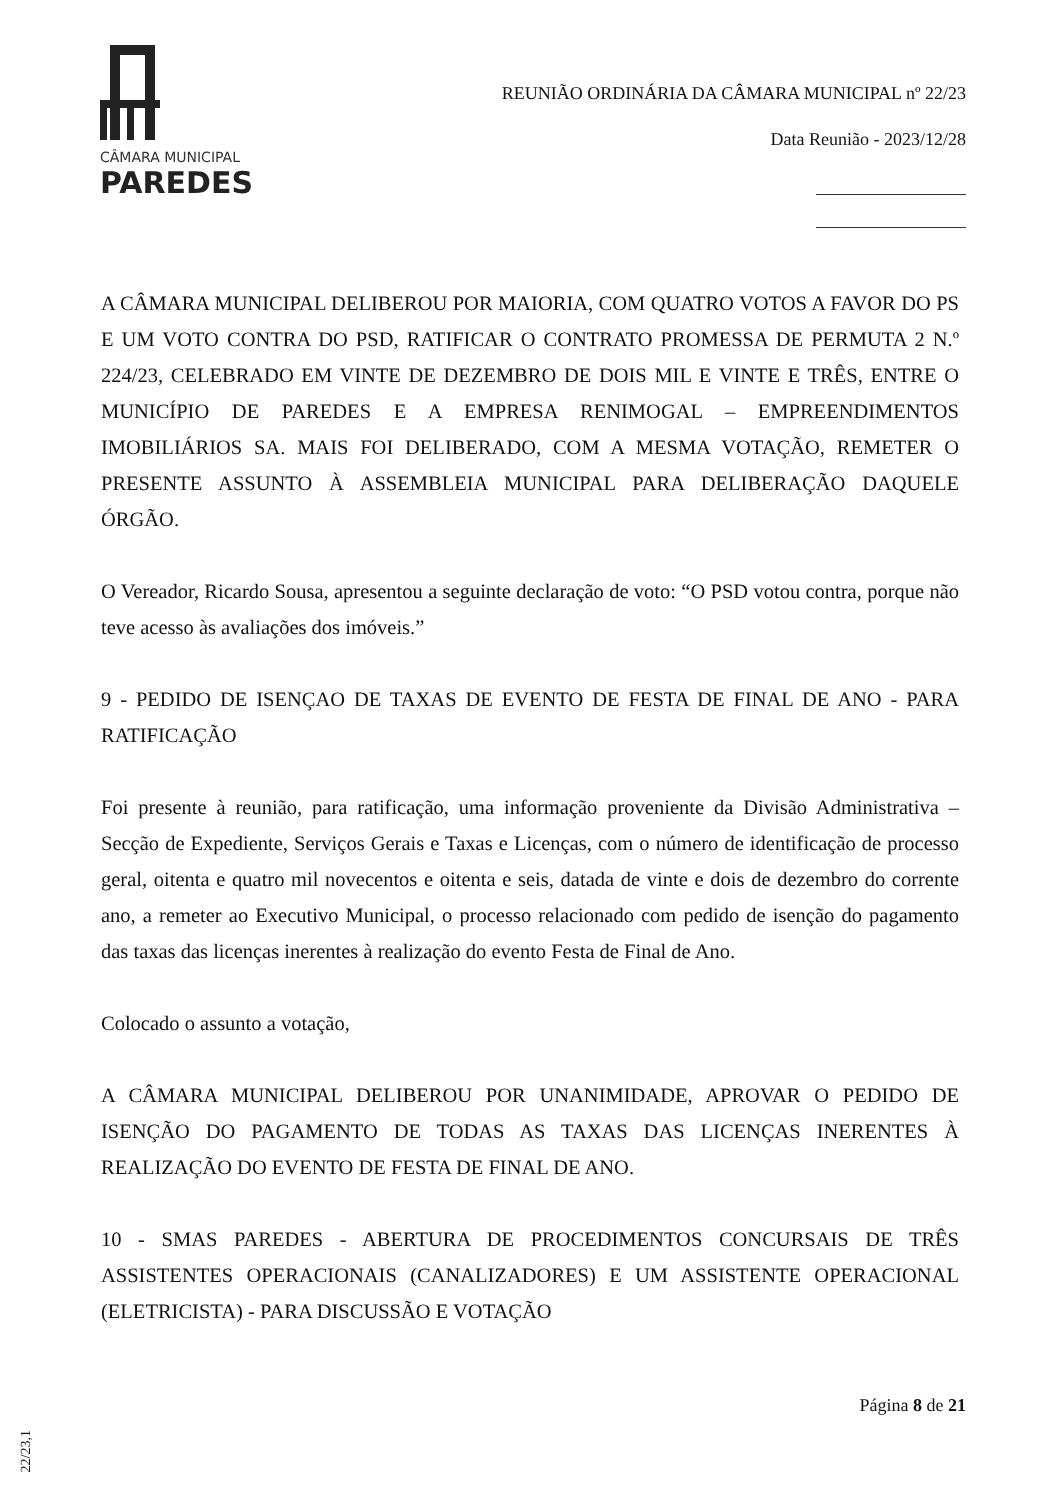CÂMARA MUNICIPAL
PAREDES
REUNIÃO ORDINÁRIA DA CÂMARA MUNICIPAL nº 22/23
Data Reunião - 2023/12/28
A CÂMARA MUNICIPAL DELIBEROU POR MAIORIA, COM QUATRO VOTOS A FAVOR DO PS E UM VOTO CONTRA DO PSD, RATIFICAR O CONTRATO PROMESSA DE PERMUTA 2 N.º 224/23, CELEBRADO EM VINTE DE DEZEMBRO DE DOIS MIL E VINTE E TRÊS, ENTRE O MUNICÍPIO DE PAREDES E A EMPRESA RENIMOGAL – EMPREENDIMENTOS IMOBILIÁRIOS SA. MAIS FOI DELIBERADO, COM A MESMA VOTAÇÃO, REMETER O PRESENTE ASSUNTO À ASSEMBLEIA MUNICIPAL PARA DELIBERAÇÃO DAQUELE ÓRGÃO.
O Vereador, Ricardo Sousa, apresentou a seguinte declaração de voto: “O PSD votou contra, porque não teve acesso às avaliações dos imóveis.”
9 - PEDIDO DE ISENÇAO DE TAXAS DE EVENTO DE FESTA DE FINAL DE ANO - PARA RATIFICAÇÃO
Foi presente à reunião, para ratificação, uma informação proveniente da Divisão Administrativa – Secção de Expediente, Serviços Gerais e Taxas e Licenças, com o número de identificação de processo geral, oitenta e quatro mil novecentos e oitenta e seis, datada de vinte e dois de dezembro do corrente ano, a remeter ao Executivo Municipal, o processo relacionado com pedido de isenção do pagamento das taxas das licenças inerentes à realização do evento Festa de Final de Ano.
Colocado o assunto a votação,
A CÂMARA MUNICIPAL DELIBEROU POR UNANIMIDADE, APROVAR O PEDIDO DE ISENÇÃO DO PAGAMENTO DE TODAS AS TAXAS DAS LICENÇAS INERENTES À REALIZAÇÃO DO EVENTO DE FESTA DE FINAL DE ANO.
10 - SMAS PAREDES - ABERTURA DE PROCEDIMENTOS CONCURSAIS DE TRÊS ASSISTENTES OPERACIONAIS (CANALIZADORES) E UM ASSISTENTE OPERACIONAL (ELETRICISTA) - PARA DISCUSSÃO E VOTAÇÃO
Página 8 de 21
22/23,1